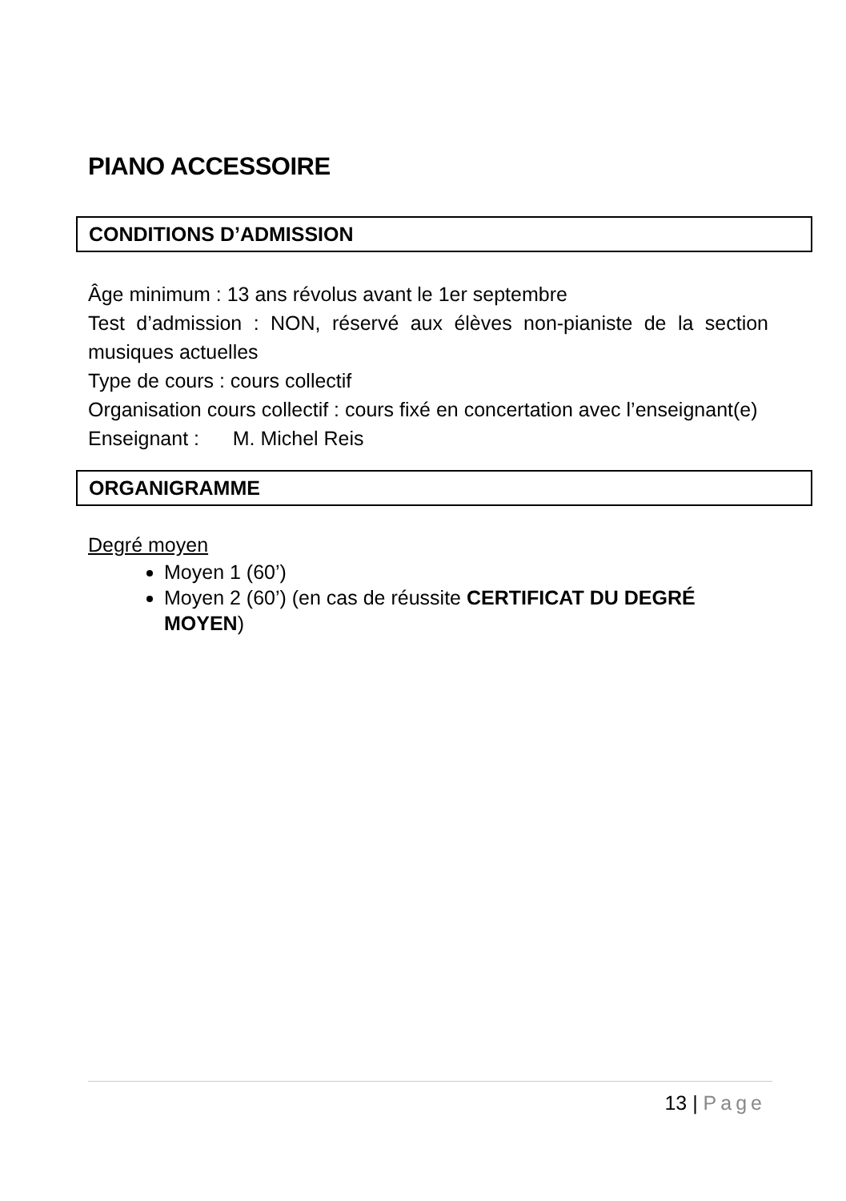PIANO ACCESSOIRE
CONDITIONS D’ADMISSION
Âge minimum : 13 ans révolus avant le 1er septembre
Test d’admission : NON, réservé aux élèves non-pianiste de la section musiques actuelles
Type de cours : cours collectif
Organisation cours collectif : cours fixé en concertation avec l’enseignant(e)
Enseignant : M. Michel Reis
ORGANIGRAMME
Degré moyen
Moyen 1 (60’)
Moyen 2 (60’) (en cas de réussite CERTIFICAT DU DEGRÉ MOYEN)
13 | Page